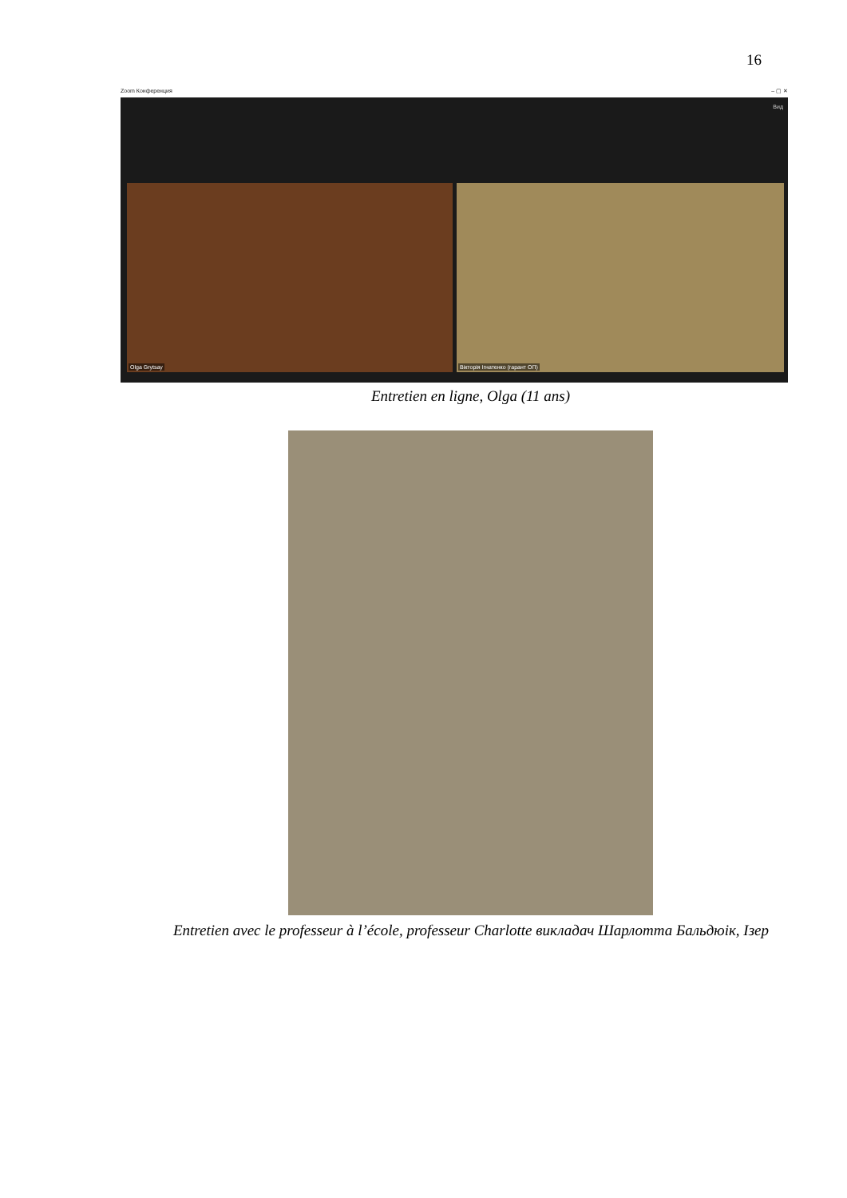16
Zoom Конференция – ▢ ✕
Вид
Olga Grytsay Вікторія Ігнатенко (гарант ОП)
Entretien en ligne, Olga (11 ans)
Entretien avec le professeur à l’école, professeur Charlotte викладач Шарлотта Бальдюік, Ізер